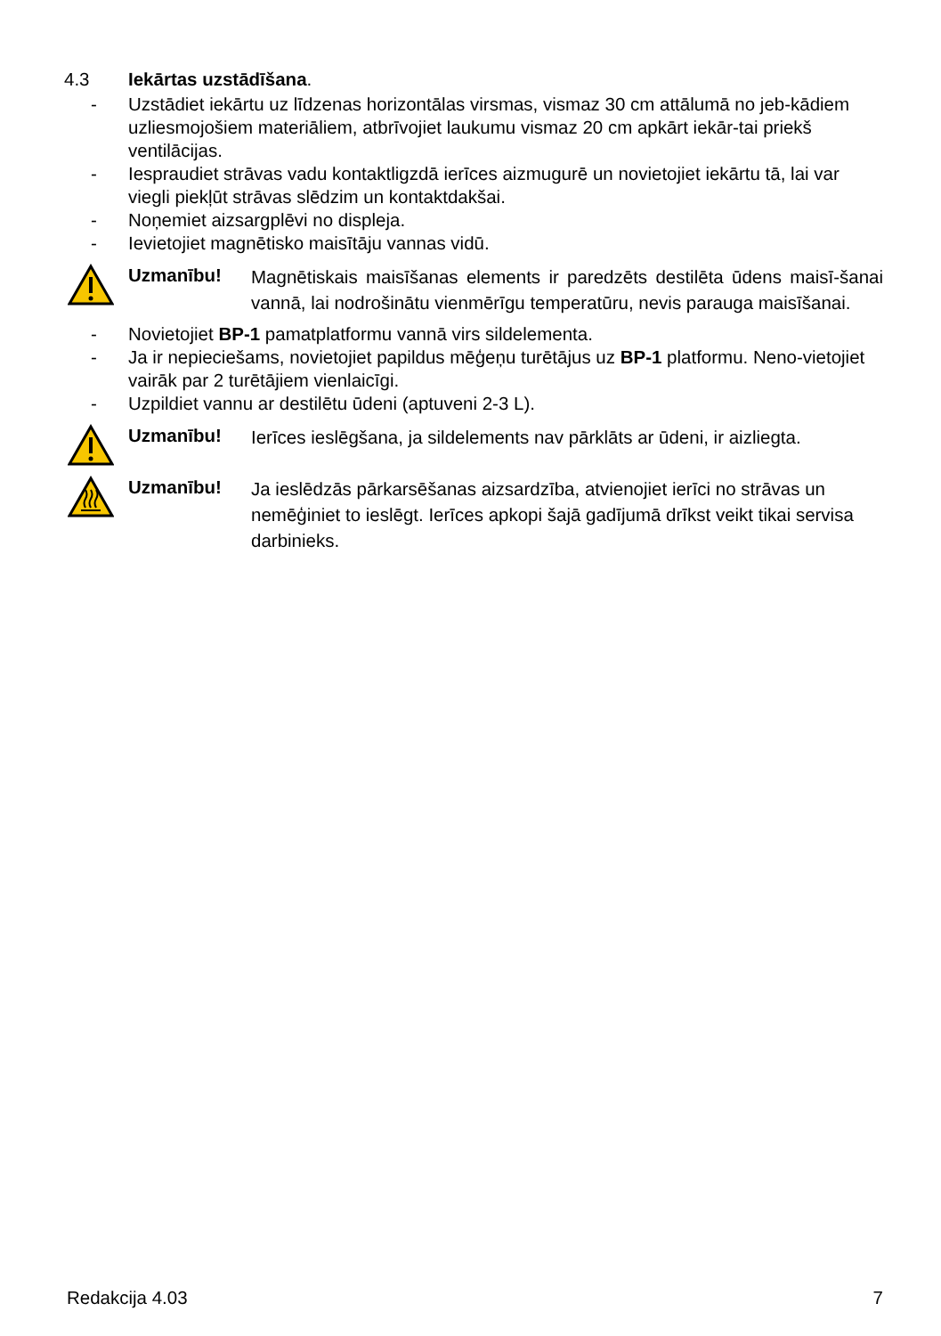4.3 Iekārtas uzstādīšana.
- Uzstādiet iekārtu uz līdzenas horizontālas virsmas, vismaz 30 cm attālumā no jeb-kādiem uzliesmojošiem materiāliem, atbrīvojiet laukumu vismaz 20 cm apkārt iekār-tai priekš ventilācijas.
- Iespraudiet strāvas vadu kontaktligzdā ierīces aizmugurē un novietojiet iekārtu tā, lai var viegli piekļūt strāvas slēdzim un kontaktdakšai.
- Noņemiet aizsargplēvi no displeja.
- Ievietojiet magnētisko maisītāju vannas vidū.
Uzmanību! Magnētiskais maisīšanas elements ir paredzēts destilēta ūdens maisī-šanai vannā, lai nodrošinātu vienmērīgu temperatūru, nevis parauga maisīšanai.
- Novietojiet BP-1 pamatplatformu vannā virs sildelementa.
- Ja ir nepieciešams, novietojiet papildus mēģeņu turētājus uz BP-1 platformu. Neno-vietojiet vairāk par 2 turētājiem vienlaicīgi.
- Uzpildiet vannu ar destilētu ūdeni (aptuveni 2-3 L).
Uzmanību! Ierīces ieslēgšana, ja sildelements nav pārklāts ar ūdeni, ir aizliegta.
Uzmanību! Ja ieslēdzās pārkarsēšanas aizsardzība, atvienojiet ierīci no strāvas un nemēģiniet to ieslēgt. Ierīces apkopi šajā gadījumā drīkst veikt tikai servisa darbinieks.
Redakcija 4.03 7